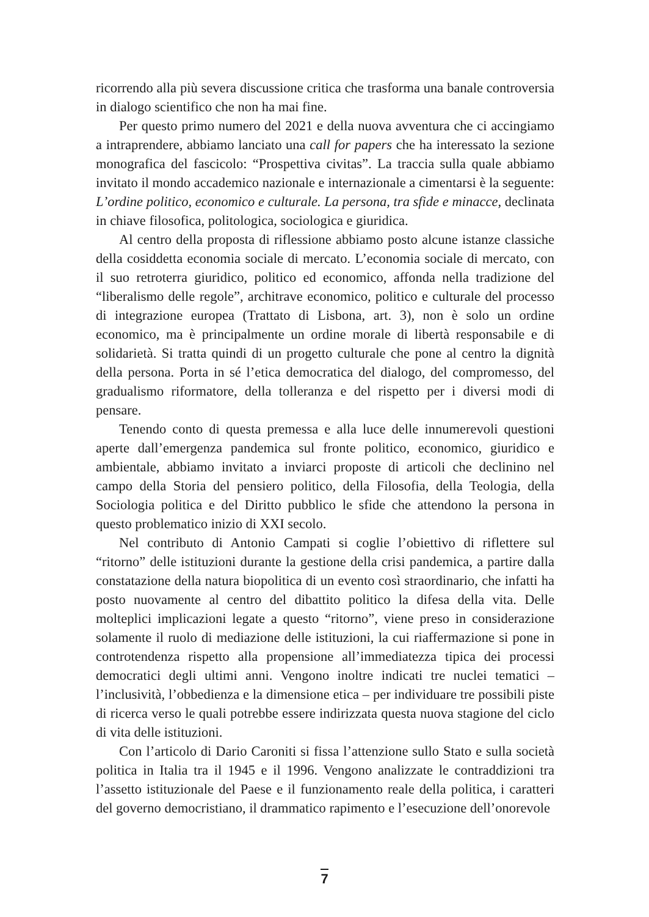ricorrendo alla più severa discussione critica che trasforma una banale controversia in dialogo scientifico che non ha mai fine.
Per questo primo numero del 2021 e della nuova avventura che ci accingiamo a intraprendere, abbiamo lanciato una call for papers che ha interessato la sezione monografica del fascicolo: “Prospettiva civitas”. La traccia sulla quale abbiamo invitato il mondo accademico nazionale e internazionale a cimentarsi è la seguente: L’ordine politico, economico e culturale. La persona, tra sfide e minacce, declinata in chiave filosofica, politologica, sociologica e giuridica.
Al centro della proposta di riflessione abbiamo posto alcune istanze classiche della cosiddetta economia sociale di mercato. L’economia sociale di mercato, con il suo retroterra giuridico, politico ed economico, affonda nella tradizione del “liberalismo delle regole”, architrave economico, politico e culturale del processo di integrazione europea (Trattato di Lisbona, art. 3), non è solo un ordine economico, ma è principalmente un ordine morale di libertà responsabile e di solidarietà. Si tratta quindi di un progetto culturale che pone al centro la dignità della persona. Porta in sé l’etica democratica del dialogo, del compromesso, del gradualismo riformatore, della tolleranza e del rispetto per i diversi modi di pensare.
Tenendo conto di questa premessa e alla luce delle innumerevoli questioni aperte dall’emergenza pandemica sul fronte politico, economico, giuridico e ambientale, abbiamo invitato a inviarci proposte di articoli che declinino nel campo della Storia del pensiero politico, della Filosofia, della Teologia, della Sociologia politica e del Diritto pubblico le sfide che attendono la persona in questo problematico inizio di XXI secolo.
Nel contributo di Antonio Campati si coglie l’obiettivo di riflettere sul “ritorno” delle istituzioni durante la gestione della crisi pandemica, a partire dalla constatazione della natura biopolitica di un evento così straordinario, che infatti ha posto nuovamente al centro del dibattito politico la difesa della vita. Delle molteplici implicazioni legate a questo “ritorno”, viene preso in considerazione solamente il ruolo di mediazione delle istituzioni, la cui riaffermazione si pone in controtendenza rispetto alla propensione all’immediatezza tipica dei processi democratici degli ultimi anni. Vengono inoltre indicati tre nuclei tematici – l’inclusività, l’obbedienza e la dimensione etica – per individuare tre possibili piste di ricerca verso le quali potrebbe essere indirizzata questa nuova stagione del ciclo di vita delle istituzioni.
Con l’articolo di Dario Caroniti si fissa l’attenzione sullo Stato e sulla società politica in Italia tra il 1945 e il 1996. Vengono analizzate le contraddizioni tra l’assetto istituzionale del Paese e il funzionamento reale della politica, i caratteri del governo democristiano, il drammatico rapimento e l’esecuzione dell’onorevole
7